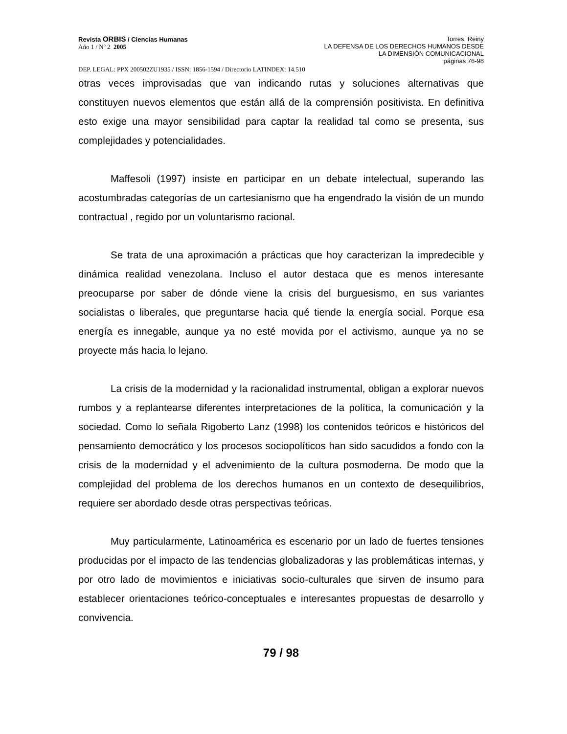Revista ORBIS / Ciencias Humanas
Año 1 / Nº 2 2005
Torres, Reiny
LA DEFENSA DE LOS DERECHOS HUMANOS DESDE
LA DIMENSIÓN COMUNICACIONAL
páginas 76-98
DEP. LEGAL: PPX 200502ZU1935 / ISSN: 1856-1594 / Directorio LATINDEX: 14.510
otras veces improvisadas que van indicando rutas y soluciones alternativas que constituyen nuevos elementos que están allá de la comprensión positivista. En definitiva esto exige una mayor sensibilidad para captar la realidad tal como se presenta, sus complejidades y potencialidades.
Maffesoli (1997) insiste en participar en un debate intelectual, superando las acostumbradas categorías de un cartesianismo que ha engendrado la visión de un mundo contractual , regido por un voluntarismo racional.
Se trata de una aproximación a prácticas que hoy caracterizan la impredecible y dinámica realidad venezolana. Incluso el autor destaca que es menos interesante preocuparse por saber de dónde viene la crisis del burguesismo, en sus variantes socialistas o liberales, que preguntarse hacia qué tiende la energía social. Porque esa energía es innegable, aunque ya no esté movida por el activismo, aunque ya no se proyecte más hacia lo lejano.
La crisis de la modernidad y la racionalidad instrumental, obligan a explorar nuevos rumbos y a replantearse diferentes interpretaciones de la política, la comunicación y la sociedad. Como lo señala Rigoberto Lanz (1998) los contenidos teóricos e históricos del pensamiento democrático y los procesos sociopolíticos han sido sacudidos a fondo con la crisis de la modernidad y el advenimiento de la cultura posmoderna. De modo que la complejidad del problema de los derechos humanos en un contexto de desequilibrios, requiere ser abordado desde otras perspectivas teóricas.
Muy particularmente, Latinoamérica es escenario por un lado de fuertes tensiones producidas por el impacto de las tendencias globalizadoras y las problemáticas internas, y por otro lado de movimientos e iniciativas socio-culturales que sirven de insumo para establecer orientaciones teórico-conceptuales e interesantes propuestas de desarrollo y convivencia.
79 / 98